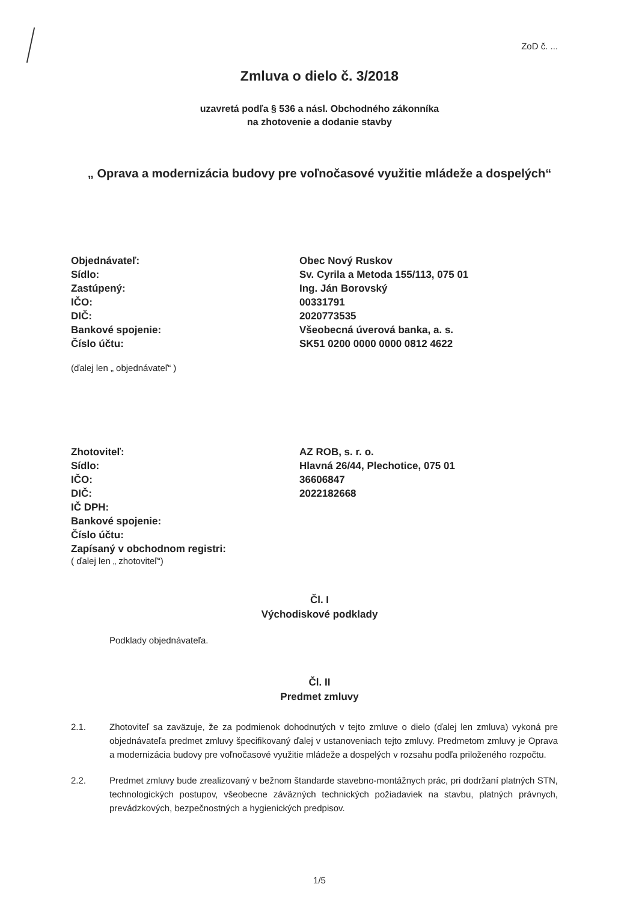ZoD č. ...
Zmluva o dielo č. 3/2018
uzavretá podľa § 536 a násl. Obchodného zákonníka
na zhotovenie a dodanie stavby
„ Oprava a modernizácia budovy pre voľnočasové využitie mládeže a dospelých“
| Objednávateľ: | Obec Nový Ruskov |
| Sídlo: | Sv. Cyrila a Metoda 155/113, 075 01 |
| Zastúpený: | Ing. Ján Borovský |
| IČO: | 00331791 |
| DIČ: | 2020773535 |
| Bankové spojenie: | Všeobecná úverová banka, a. s. |
| Číslo účtu: | SK51 0200 0000 0000 0812 4622 |
(ďalej len „ objednávateľ“ )
| Zhotoviteľ: | AZ ROB, s. r. o. |
| Sídlo: | Hlavná 26/44, Plechotice, 075 01 |
| IČO: | 36606847 |
| DIČ: | 2022182668 |
| IČ DPH: | |
| Bankové spojenie: | |
| Číslo účtu: | |
| Zapísaný v obchodnom registri: | |
( ďalej len „ zhotoviteľ“)
Čl. I
Východiskové podklady
Podklady objednávateľa.
Čl. II
Predmet zmluvy
2.1. Zhotoviteľ sa zaväzuje, že za podmienok dohodnutých v tejto zmluve o dielo (ďalej len zmluva) vykoná pre objednávateľa predmet zmluvy špecifikovaný ďalej v ustanoveniach tejto zmluvy. Predmetom zmluvy je Oprava a modernizácia budovy pre voľnočasové využitie mládeže a dospelých v rozsahu podľa priloženého rozpočtu.
2.2. Predmet zmluvy bude zrealizovaný v bežnom štandarde stavebno-montážnych prác, pri dodržaní platných STN, technologických postupov, všeobecne záväzných technických požiadaviek na stavbu, platných právnych, prevádzkových, bezpečnostných a hygienických predpisov.
1/5